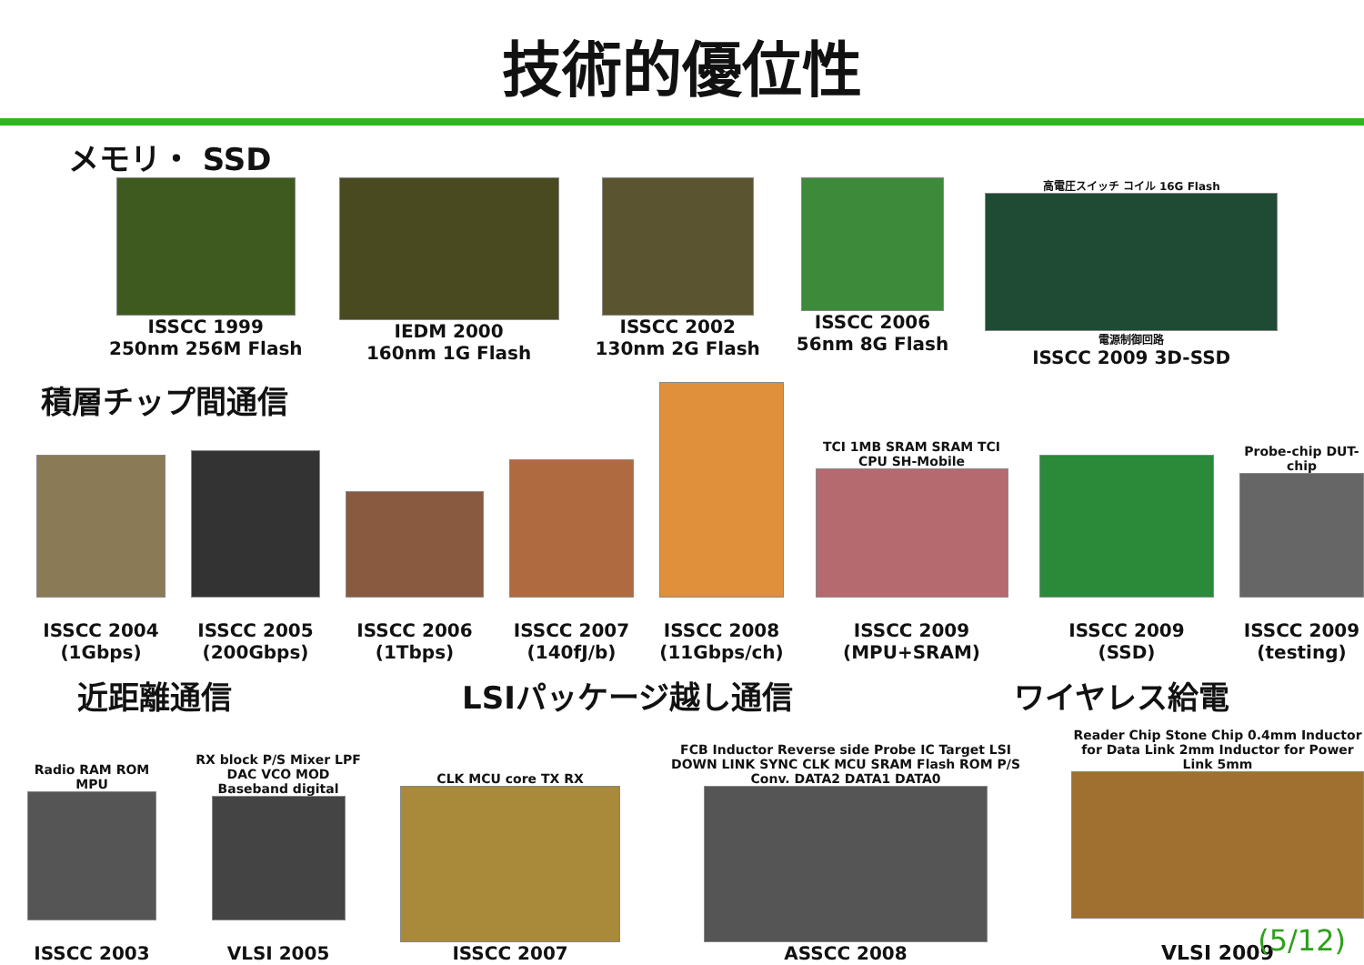技術的優位性
メモリ・ SSD
ISSCC 1999
250nm 256M Flash
IEDM 2000
160nm 1G Flash
ISSCC 2002
130nm 2G Flash
ISSCC 2006
56nm 8G Flash
高電圧スイッチ コイル 16G Flash
電源制御回路
ISSCC 2009 3D-SSD
積層チップ間通信
ISSCC 2004
(1Gbps)
ISSCC 2005
(200Gbps)
ISSCC 2006
(1Tbps)
ISSCC 2007
(140fJ/b)
ISSCC 2008
(11Gbps/ch)
TCI 1MB SRAM SRAM TCI CPU SH-Mobile
ISSCC 2009
(MPU+SRAM)
ISSCC 2009
(SSD)
Probe-chip DUT-chip
ISSCC 2009
(testing)
近距離通信 LSIパッケージ越し通信 ワイヤレス給電
Radio RAM ROM MPU
ISSCC 2003
RX block P/S Mixer LPF DAC VCO MOD Baseband digital
VLSI 2005
CLK MCU core TX RX
ISSCC 2007
FCB Inductor Reverse side Probe IC Target LSI DOWN LINK SYNC CLK MCU SRAM Flash ROM P/S Conv. DATA2 DATA1 DATA0
ASSCC 2008
Reader Chip Stone Chip 0.4mm Inductor for Data Link 2mm Inductor for Power Link 5mm
VLSI 2009
(5/12)